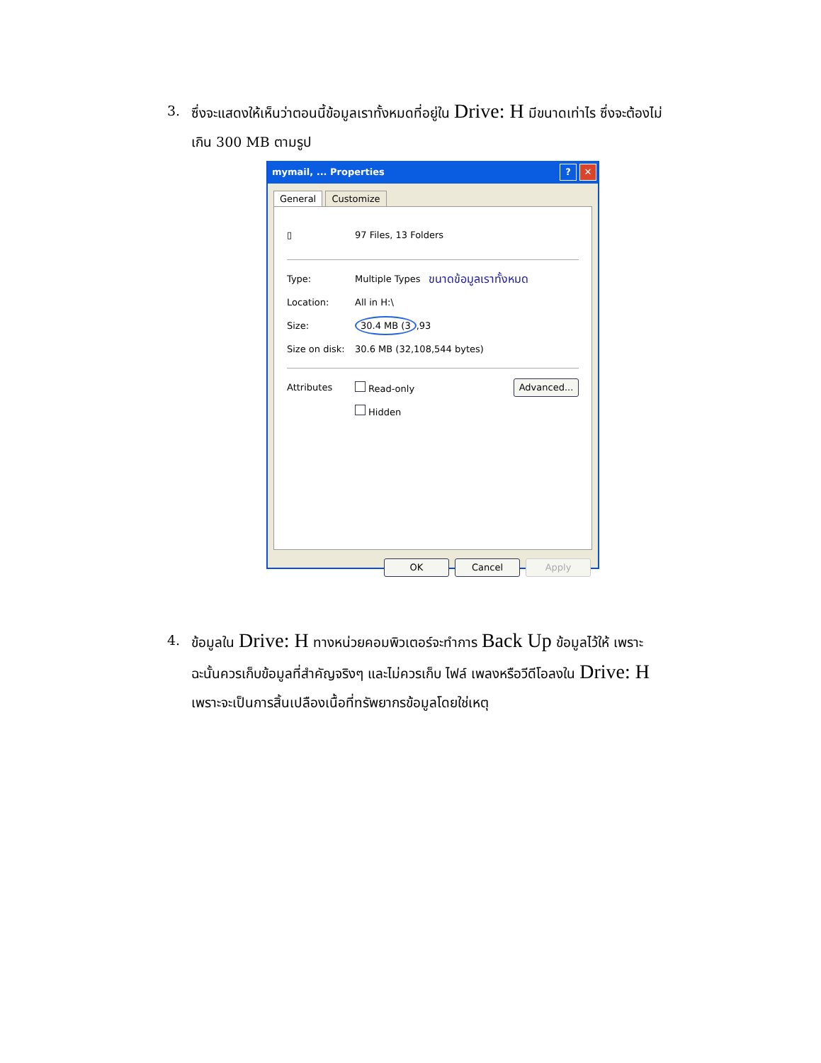3. ซึ่งจะแสดงให้เห็นว่าตอนนี้ข้อมูลเราทั้งหมดที่อยู่ใน Drive: H มีขนาดเท่าไร ซึ่งจะต้องไม่เกิน 300 MB ตามรูป
mymail, ... Properties? ✕
General Customize
▯ 97 Files, 13 Folders
Type: Multiple Types ขนาดข้อมูลเราทั้งหมด
Location: All in H:\
Size: 30.4 MB (3,93
Size on disk: 30.6 MB (32,108,544 bytes)
Attributes Read-only Advanced...
Hidden
OK Cancel Apply
4. ข้อมูลใน Drive: H ทางหน่วยคอมพิวเตอร์จะทำการ Back Up ข้อมูลไว้ให้ เพราะฉะนั้นควรเก็บข้อมูลที่สำคัญจริงๆ และไม่ควรเก็บ ไฟล์ เพลงหรือวีดีโอลงใน Drive: H เพราะจะเป็นการสิ้นเปลืองเนื้อที่ทรัพยากรข้อมูลโดยใช่เหตุ